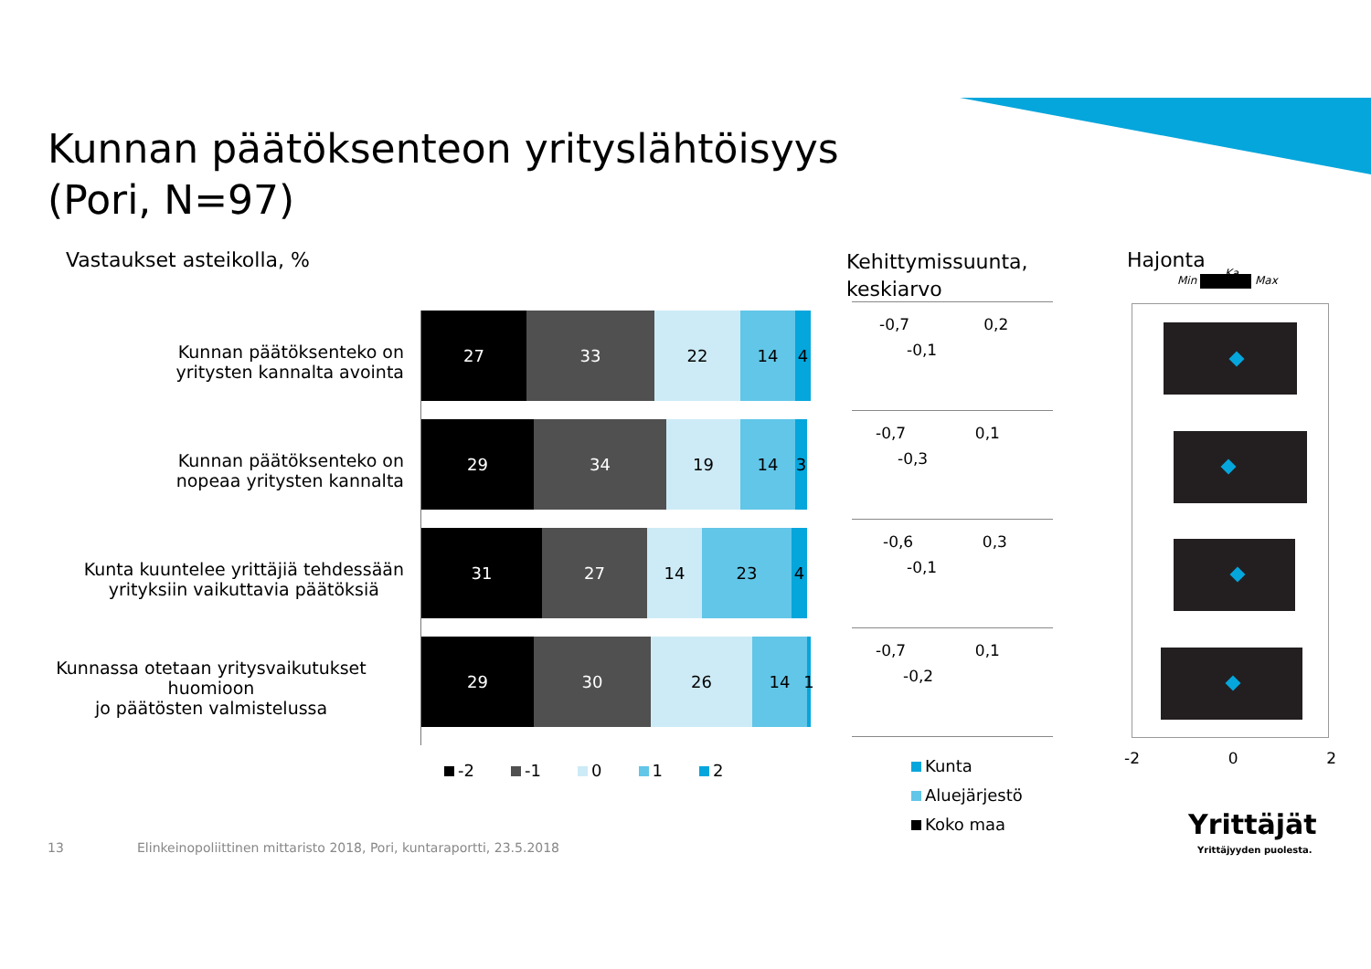Kunnan päätöksenteon yrityslähtöisyys
(Pori, N=97)
Vastaukset asteikolla, %
Kehittymissuunta,
keskiarvo
Hajonta
Min Max
Ka
Kunnan päätöksenteko on
yritysten kannalta avointa
Kunnan päätöksenteko on
nopeaa yritysten kannalta
Kunta kuuntelee yrittäjiä tehdessään
yrityksiin vaikuttavia päätöksiä
Kunnassa otetaan yritysvaikutukset huomioon
jo päätösten valmistelussa
27 33 22 14 4
29 34 19 14 3
31 27 14 23 4
29 30 26 14 1
-2 -1 0 1 2
-0,7 0,2
-0,1
-0,7 0,1
-0,3
-0,6 0,3
-0,1
-0,7 0,1
-0,2
Kunta
Aluejärjestö
Koko maa
-2 0 2
Yrittäjät
Yrittäjyyden puolesta.
13
Elinkeinopoliittinen mittaristo 2018, Pori, kuntaraportti, 23.5.2018